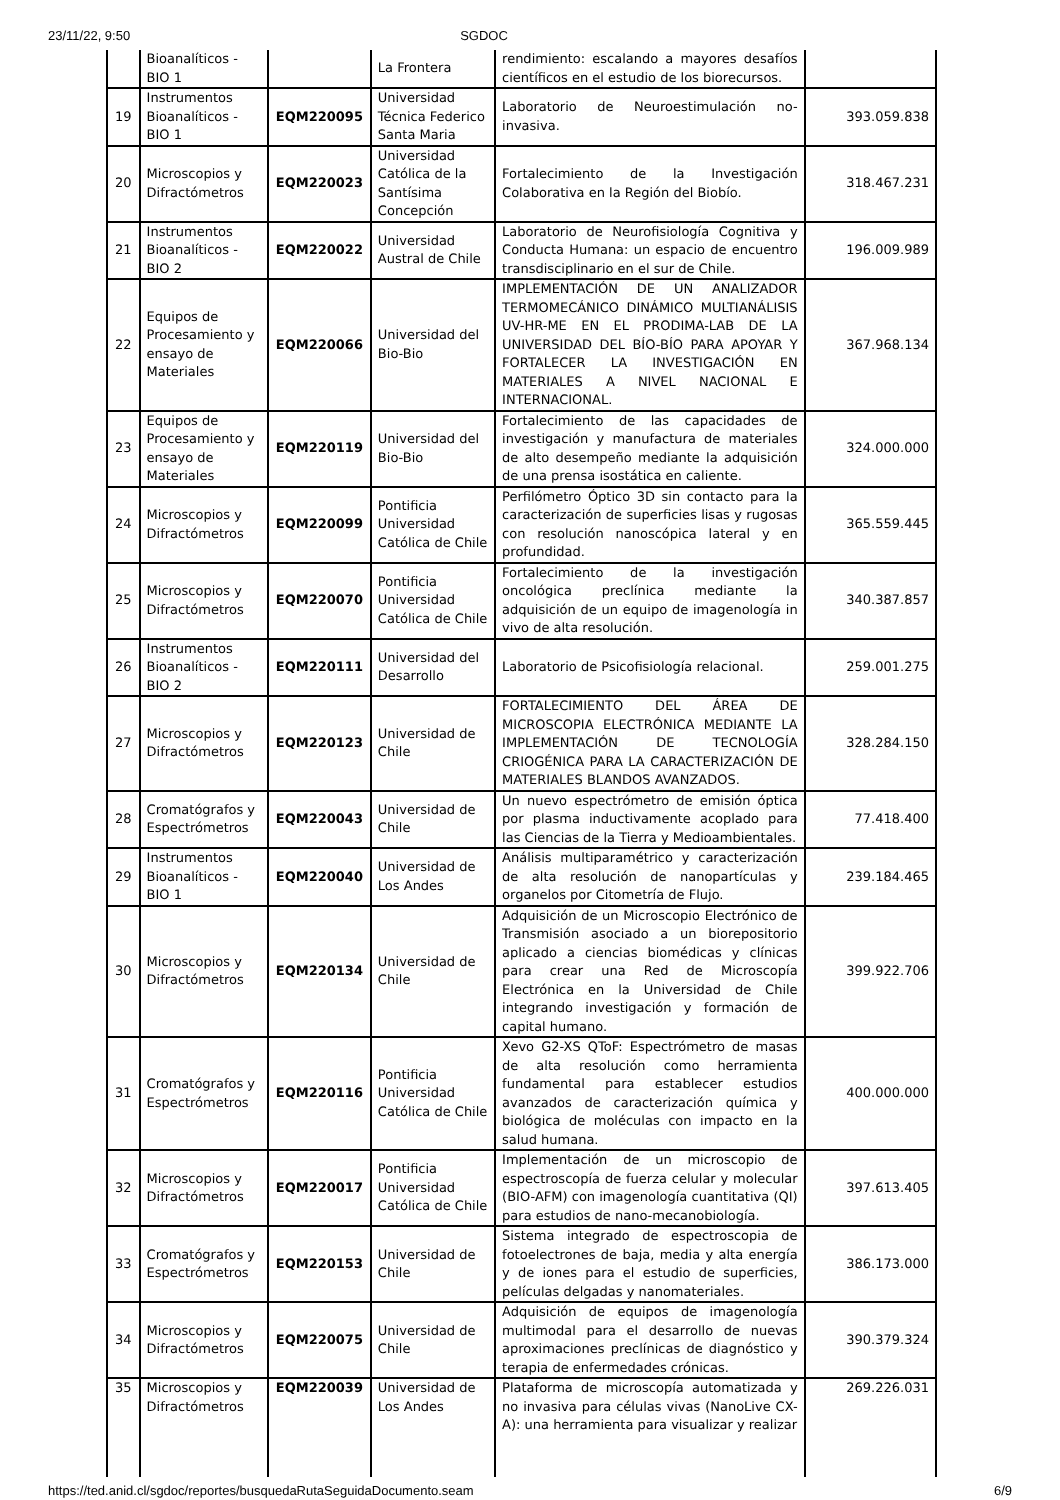23/11/22, 9:50 SGDOC
| | Bioanalíticos - BIO 1 | | La Frontera | rendimiento: escalando a mayores desafíos científicos en el estudio de los biorecursos. | |
| 19 | Instrumentos Bioanalíticos - BIO 1 | EQM220095 | Universidad Técnica Federico Santa Maria | Laboratorio de Neuroestimulación no-invasiva. | 393.059.838 |
| 20 | Microscopios y Difractómetros | EQM220023 | Universidad Católica de la Santísima Concepción | Fortalecimiento de la Investigación Colaborativa en la Región del Biobío. | 318.467.231 |
| 21 | Instrumentos Bioanalíticos - BIO 2 | EQM220022 | Universidad Austral de Chile | Laboratorio de Neurofisiología Cognitiva y Conducta Humana: un espacio de encuentro transdisciplinario en el sur de Chile. | 196.009.989 |
| 22 | Equipos de Procesamiento y ensayo de Materiales | EQM220066 | Universidad del Bio-Bio | IMPLEMENTACIÓN DE UN ANALIZADOR TERMOMECÁNICO DINÁMICO MULTIANÁLISIS UV-HR-ME EN EL PRODIMA-LAB DE LA UNIVERSIDAD DEL BÍO-BÍO PARA APOYAR Y FORTALECER LA INVESTIGACIÓN EN MATERIALES A NIVEL NACIONAL E INTERNACIONAL. | 367.968.134 |
| 23 | Equipos de Procesamiento y ensayo de Materiales | EQM220119 | Universidad del Bio-Bio | Fortalecimiento de las capacidades de investigación y manufactura de materiales de alto desempeño mediante la adquisición de una prensa isostática en caliente. | 324.000.000 |
| 24 | Microscopios y Difractómetros | EQM220099 | Pontificia Universidad Católica de Chile | Perfilómetro Óptico 3D sin contacto para la caracterización de superficies lisas y rugosas con resolución nanoscópica lateral y en profundidad. | 365.559.445 |
| 25 | Microscopios y Difractómetros | EQM220070 | Pontificia Universidad Católica de Chile | Fortalecimiento de la investigación oncológica preclínica mediante la adquisición de un equipo de imagenología in vivo de alta resolución. | 340.387.857 |
| 26 | Instrumentos Bioanalíticos - BIO 2 | EQM220111 | Universidad del Desarrollo | Laboratorio de Psicofisiología relacional. | 259.001.275 |
| 27 | Microscopios y Difractómetros | EQM220123 | Universidad de Chile | FORTALECIMIENTO DEL ÁREA DE MICROSCOPIA ELECTRÓNICA MEDIANTE LA IMPLEMENTACIÓN DE TECNOLOGÍA CRIOGÉNICA PARA LA CARACTERIZACIÓN DE MATERIALES BLANDOS AVANZADOS. | 328.284.150 |
| 28 | Cromatógrafos y Espectrómetros | EQM220043 | Universidad de Chile | Un nuevo espectrómetro de emisión óptica por plasma inductivamente acoplado para las Ciencias de la Tierra y Medioambientales. | 77.418.400 |
| 29 | Instrumentos Bioanalíticos - BIO 1 | EQM220040 | Universidad de Los Andes | Análisis multiparamétrico y caracterización de alta resolución de nanopartículas y organelos por Citometría de Flujo. | 239.184.465 |
| 30 | Microscopios y Difractómetros | EQM220134 | Universidad de Chile | Adquisición de un Microscopio Electrónico de Transmisión asociado a un biorepositorio aplicado a ciencias biomédicas y clínicas para crear una Red de Microscopía Electrónica en la Universidad de Chile integrando investigación y formación de capital humano. | 399.922.706 |
| 31 | Cromatógrafos y Espectrómetros | EQM220116 | Pontificia Universidad Católica de Chile | Xevo G2-XS QToF: Espectrómetro de masas de alta resolución como herramienta fundamental para establecer estudios avanzados de caracterización química y biológica de moléculas con impacto en la salud humana. | 400.000.000 |
| 32 | Microscopios y Difractómetros | EQM220017 | Pontificia Universidad Católica de Chile | Implementación de un microscopio de espectroscopía de fuerza celular y molecular (BIO-AFM) con imagenología cuantitativa (QI) para estudios de nano-mecanobiología. | 397.613.405 |
| 33 | Cromatógrafos y Espectrómetros | EQM220153 | Universidad de Chile | Sistema integrado de espectroscopia de fotoelectrones de baja, media y alta energía y de iones para el estudio de superficies, películas delgadas y nanomateriales. | 386.173.000 |
| 34 | Microscopios y Difractómetros | EQM220075 | Universidad de Chile | Adquisición de equipos de imagenología multimodal para el desarrollo de nuevas aproximaciones preclínicas de diagnóstico y terapia de enfermedades crónicas. | 390.379.324 |
| 35 | Microscopios y Difractómetros | EQM220039 | Universidad de Los Andes | Plataforma de microscopía automatizada y no invasiva para células vivas (NanoLive CX-A): una herramienta para visualizar y realizar | 269.226.031 |
https://ted.anid.cl/sgdoc/reportes/busquedaRutaSeguidaDocumento.seam 6/9